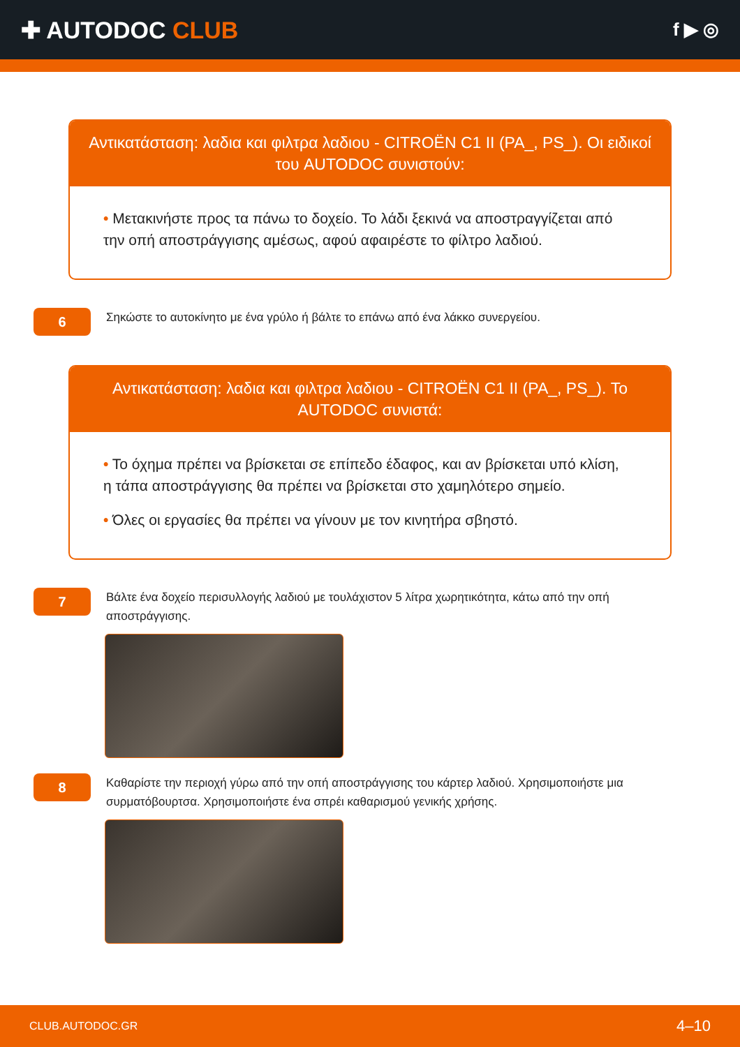✚ AUTODOC CLUB
f ▶ ◎
Αντικατάσταση: λαδια και φιλτρα λαδιου - CITROËN C1 II (PA_, PS_). Οι ειδικοί του AUTODOC συνιστούν:
• Μετακινήστε προς τα πάνω το δοχείο. Το λάδι ξεκινά να αποστραγγίζεται από την οπή αποστράγγισης αμέσως, αφού αφαιρέστε το φίλτρο λαδιού.
6
Σηκώστε το αυτοκίνητο με ένα γρύλο ή βάλτε το επάνω από ένα λάκκο συνεργείου.
Αντικατάσταση: λαδια και φιλτρα λαδιου - CITROËN C1 II (PA_, PS_). Το AUTODOC συνιστά:
• Το όχημα πρέπει να βρίσκεται σε επίπεδο έδαφος, και αν βρίσκεται υπό κλίση, η τάπα αποστράγγισης θα πρέπει να βρίσκεται στο χαμηλότερο σημείο.
• Όλες οι εργασίες θα πρέπει να γίνουν με τον κινητήρα σβηστό.
7
Βάλτε ένα δοχείο περισυλλογής λαδιού με τουλάχιστον 5 λίτρα χωρητικότητα, κάτω από την οπή αποστράγγισης.
8
Καθαρίστε την περιοχή γύρω από την οπή αποστράγγισης του κάρτερ λαδιού. Χρησιμοποιήστε μια συρματόβουρτσα. Χρησιμοποιήστε ένα σπρέι καθαρισμού γενικής χρήσης.
CLUB.AUTODOC.GR 4–10